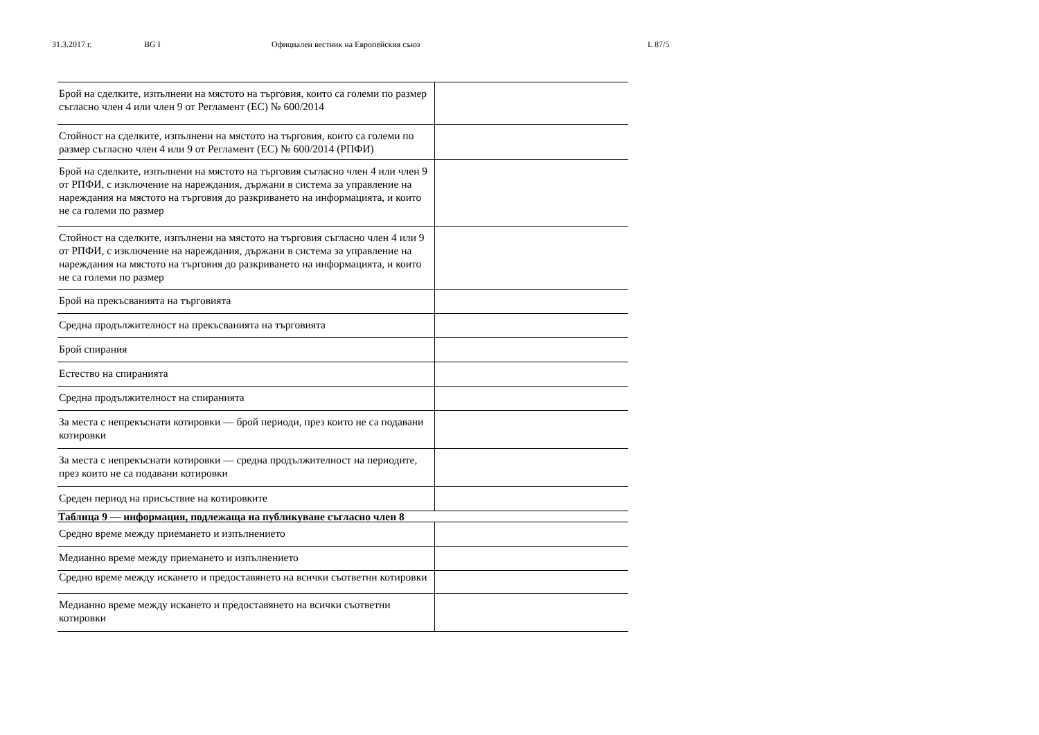31.3.2017 г. BG I Официален вестник на Европейския съюз L 87/5
| Брой на сделките, изпълнени на мястото на търговия, които са големи по размер съгласно член 4 или член 9 от Регламент (ЕС) № 600/2014 | |
| Стойност на сделките, изпълнени на мястото на търговия, които са големи по размер съгласно член 4 или 9 от Регламент (ЕС) № 600/2014 (РПФИ) | |
| Брой на сделките, изпълнени на мястото на търговия съгласно член 4 или член 9 от РПФИ, с изключение на нареждания, държани в система за управление на нареждания на мястото на търговия до разкриването на информацията, и които не са големи по размер | |
| Стойност на сделките, изпълнени на мястото на търговия съгласно член 4 или 9 от РПФИ, с изключение на нареждания, държани в система за управление на нареждания на мястото на търговия до разкриването на информацията, и които не са големи по размер | |
| Брой на прекъсванията на търговията | |
| Средна продължителност на прекъсванията на търговията | |
| Брой спирания | |
| Естество на спиранията | |
| Средна продължителност на спиранията | |
| За места с непрекъснати котировки — брой периоди, през които не са подавани котировки | |
| За места с непрекъснати котировки — средна продължителност на периодите, през които не са подавани котировки | |
| Среден период на присъствие на котировките | |
| Таблица 9 — информация, подлежаща на публикуване съгласно член 8 | |
| Средно време между приемането и изпълнението | |
| Медианно време между приемането и изпълнението | |
| Средно време между искането и предоставянето на всички съответни котировки | |
| Медианно време между искането и предоставянето на всички съответни котировки | |